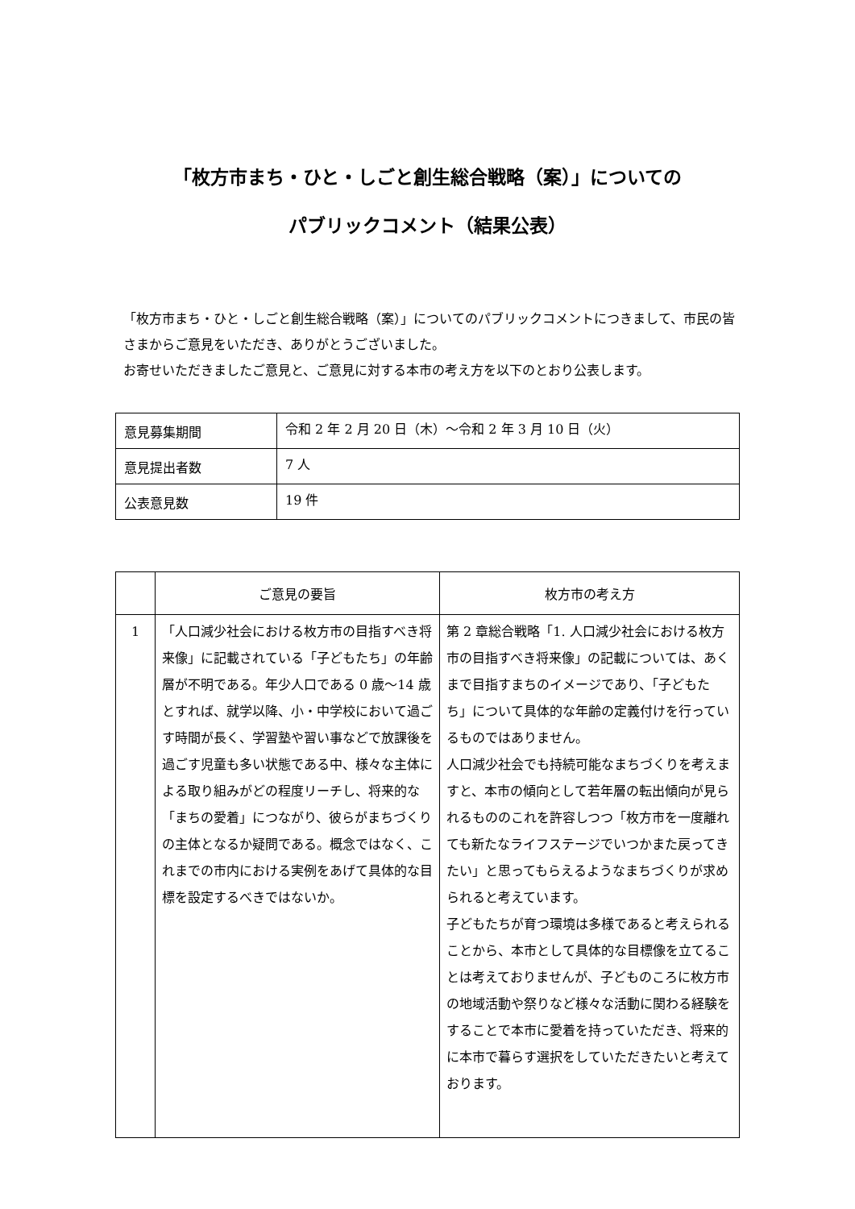「枚方市まち・ひと・しごと創生総合戦略（案）」についての
パブリックコメント（結果公表）
「枚方市まち・ひと・しごと創生総合戦略（案）」についてのパブリックコメントにつきまして、市民の皆さまからご意見をいただき、ありがとうございました。
お寄せいただきましたご意見と、ご意見に対する本市の考え方を以下のとおり公表します。
| 意見募集期間 | 令和 2 年 2 月 20 日（木）～令和 2 年 3 月 10 日（火） |
| 意見提出者数 | 7 人 |
| 公表意見数 | 19 件 |
| | ご意見の要旨 | 枚方市の考え方 |
| --- | --- | --- |
| 1 | 「人口減少社会における枚方市の目指すべき将来像」に記載されている「子どもたち」の年齢層が不明である。年少人口である 0 歳～14 歳とすれば、就学以降、小・中学校において過ごす時間が長く、学習塾や習い事などで放課後を過ごす児童も多い状態である中、様々な主体による取り組みがどの程度リーチし、将来的な「まちの愛着」につながり、彼らがまちづくりの主体となるか疑問である。概念ではなく、これまでの市内における実例をあげて具体的な目標を設定するべきではないか。 | 第 2 章総合戦略「1. 人口減少社会における枚方市の目指すべき将来像」の記載については、あくまで目指すまちのイメージであり、「子どもたち」について具体的な年齢の定義付けを行っているものではありません。 人口減少社会でも持続可能なまちづくりを考えますと、本市の傾向として若年層の転出傾向が見られるもののこれを許容しつつ「枚方市を一度離れても新たなライフステージでいつかまた戻ってきたい」と思ってもらえるようなまちづくりが求められると考えています。 子どもたちが育つ環境は多様であると考えられることから、本市として具体的な目標像を立てることは考えておりませんが、子どものころに枚方市の地域活動や祭りなど様々な活動に関わる経験をすることで本市に愛着を持っていただき、将来的に本市で暮らす選択をしていただきたいと考えております。 |